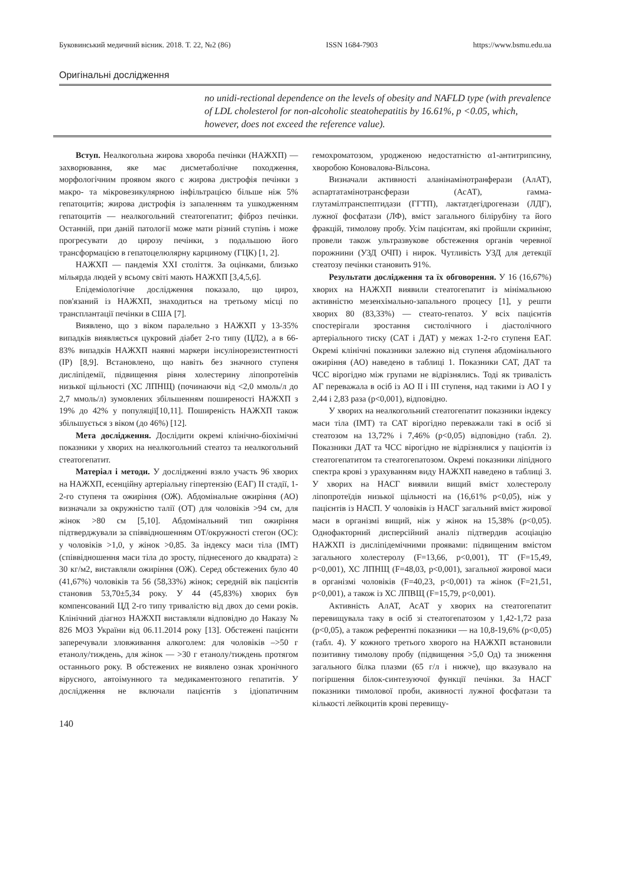Буковинський медичний вісник. 2018. Т. 22, №2 (86) ISSN 1684-7903 https://www.bsmu.edu.ua
Оригінальні дослідження
no unidi-rectional dependence on the levels of obesity and NAFLD type (with prevalence of LDL cholesterol for non-alcoholic steatohepatitis by 16.61%, p <0.05, which, however, does not exceed the reference value).
Вступ. Неалкогольна жирова хвороба печінки (НАЖХП) — захворювання, яке має дисметаболічне походження, морфологічним проявом якого є жирова дистрофія печінки з макро- та мікровезикулярною інфільтрацією більше ніж 5% гепатоцитів; жирова дистрофія із запаленням та ушкодженням гепатоцитів — неалкогольний стеатогепатит; фіброз печінки. Останній, при даній патології може мати різний ступінь і може прогресувати до цирозу печінки, з подальшою його трансформацією в гепатоцелюлярну карциному (ГЦК) [1, 2].
НАЖХП — пандемія XXI століття. За оцінками, близько мільярда людей у всьому світі мають НАЖХП [3,4,5,6].
Епідеміологічне дослідження показало, що цироз, пов'язаний із НАЖХП, знаходиться на третьому місці по трансплантації печінки в США [7].
Виявлено, що з віком паралельно з НАЖХП у 13-35% випадків виявляється цукровий діабет 2-го типу (ЦД2), а в 66-83% випадків НАЖХП наявні маркери інсулінорезистентності (ІР) [8,9]. Встановлено, що навіть без значного ступеня дисліпідемії, підвищення рівня холестерину ліпопротеїнів низької щільності (ХС ЛПНЩ) (починаючи від <2,0 ммоль/л до 2,7 ммоль/л) зумовлених збільшенням поширеності НАЖХП з 19% до 42% у популяції[10,11]. Поширеність НАЖХП також збільшується з віком (до 46%) [12].
Мета дослідження. Дослідити окремі клінічно-біохімічні показники у хворих на неалкогольний стеатоз та неалкогольний стеатогепатит.
Матеріал і методи. У дослідженні взяло участь 96 хворих на НАЖХП, есенційну артеріальну гіпертензію (ЕАГ) ІІ стадії, 1-2-го ступеня та ожиріння (ОЖ). Абдомінальне ожиріння (АО) визначали за окружністю талії (ОТ) для чоловіків >94 см, для жінок >80 см [5,10]. Абдомінальний тип ожиріння підтверджували за співвідношенням ОТ/окружності стегон (ОС): у чоловіків >1,0, у жінок >0,85. За індексу маси тіла (ІМТ) (співвідношення маси тіла до зросту, піднесеного до квадрата) ≥ 30 кг/м2, виставляли ожиріння (ОЖ). Серед обстежених було 40 (41,67%) чоловіків та 56 (58,33%) жінок; середній вік пацієнтів становив 53,70±5,34 року. У 44 (45,83%) хворих був компенсований ЦД 2-го типу тривалістю від двох до семи років. Клінічний діагноз НАЖХП виставляли відповідно до Наказу № 826 МОЗ України від 06.11.2014 року [13]. Обстежені пацієнти заперечували зловживання алкоголем: для чоловіків –>50 г етанолу/тиждень, для жінок — >30 г етанолу/тиждень протягом останнього року. В обстежених не виявлено ознак хронічного вірусного, автоімунного та медикаментозного гепатитів. У дослідження не включали пацієнтів з ідіопатичним гемохроматозом, уродженою недостатністю α1-антитрипсину, хворобою Коновалова-Вільсона.
Визначали активності аланінамінотранферази (АлАТ), аспартатамінотрансферази (АсАТ), гамма-глутамілтранспептидази (ГГТП), лактатдегідрогенази (ЛДГ), лужної фосфатази (ЛФ), вміст загального білірубіну та його фракцій, тимолову пробу. Усім пацієнтам, які пройшли скринінг, провели також ультразвукове обстеження органів черевної порожнини (УЗД ОЧП) і нирок. Чутливість УЗД для детекції стеатозу печінки становить 91%.
Результати дослідження та їх обговорення. У 16 (16,67%) хворих на НАЖХП виявили стеатогепатит із мінімальною активністю мезенхімально-запального процесу [1], у решти хворих 80 (83,33%) — стеато-гепатоз. У всіх пацієнтів спостерігали зростання систолічного і діастолічного артеріального тиску (САТ і ДАТ) у межах 1-2-го ступеня ЕАГ. Окремі клінічні показники залежно від ступеня абдомінального ожиріння (АО) наведено в таблиці 1. Показники САТ, ДАТ та ЧСС вірогідно між групами не відрізнялись. Тоді як тривалість АГ переважала в осіб із АО ІІ і ІІІ ступеня, над такими із АО І у 2,44 і 2,83 раза (p<0,001), відповідно.
У хворих на неалкогольний стеатогепатит показники індексу маси тіла (ІМТ) та САТ вірогідно переважали такі в осіб зі стеатозом на 13,72% і 7,46% (р<0,05) відповідно (табл. 2). Показники ДАТ та ЧСС вірогідно не відрізнялися у пацієнтів із стеатогепатитом та стеатогепатозом. Окремі показники ліпідного спектра крові з урахуванням виду НАЖХП наведено в таблиці 3. У хворих на НАСГ виявили вищий вміст холестеролу ліпопротеїдів низької щільності на (16,61% р<0,05), ніж у пацієнтів із НАСП. У чоловіків із НАСГ загальний вміст жирової маси в організмі вищий, ніж у жінок на 15,38% (р<0,05). Однофакторний дисперсійний аналіз підтвердив асоціацію НАЖХП із дисліпідемічними проявами: підвищеним вмістом загального холестеролу (F=13,66, p<0,001), ТГ (F=15,49, p<0,001), ХС ЛПНЩ (F=48,03, p<0,001), загальної жирової маси в організмі чоловіків (F=40,23, p<0,001) та жінок (F=21,51, p<0,001), а також із ХС ЛПВЩ (F=15,79, p<0,001).
Активність АлАТ, АсАТ у хворих на стеатогепатит перевищувала таку в осіб зі стеатогепатозом у 1,42-1,72 раза (р<0,05), а також референтні показники — на 10,8-19,6% (р<0,05) (табл. 4). У кожного третього хворого на НАЖХП встановили позитивну тимолову пробу (підвищення >5,0 Од) та зниження загального білка плазми (65 г/л і нижче), що вказувало на погіршення білок-синтезуючої функції печінки. За НАСГ показники тимолової проби, акивності лужної фосфатази та кількості лейкоцитів крові перевищу-
140